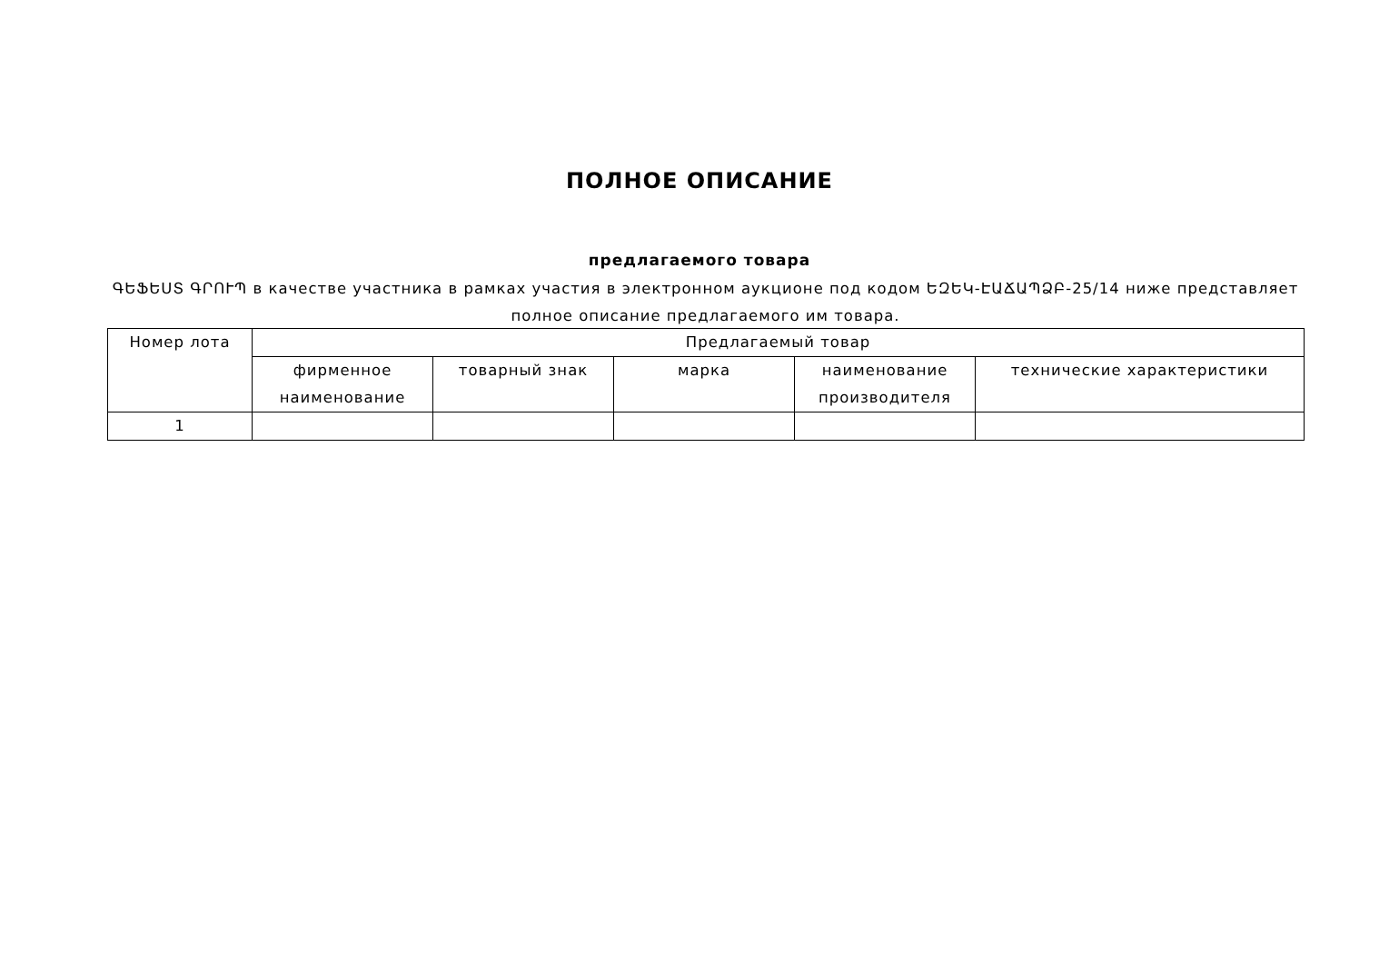ПОЛНОЕ ОПИСАНИЕ
предлагаемого товара
ԳԵՖԵՍՏ ԳՐՈՒՊ в качестве участника в рамках участия в электронном аукционе под кодом ԵԶԵԿ-ԷԱՃԱՊՁԲ-25/14 ниже представляет полное описание предлагаемого им товара.
| Номер лота | Предлагаемый товар | | | | |
| --- | --- | --- | --- | --- | --- |
| | фирменное наименование | товарный знак | марка | наименование производителя | технические характеристики |
| 1 | | | | | |